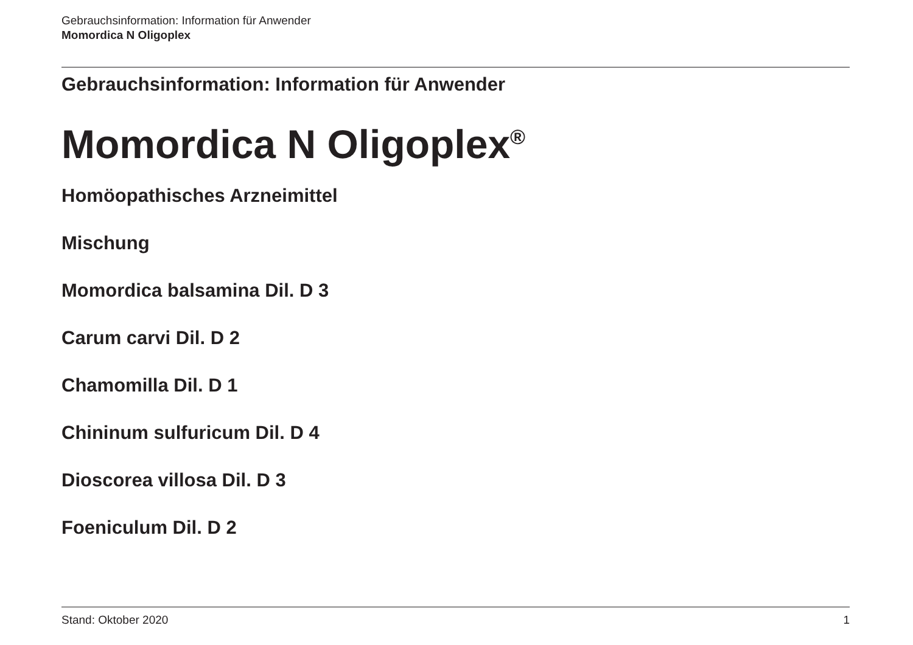Gebrauchsinformation: Information für Anwender
Momordica N Oligoplex
Gebrauchsinformation: Information für Anwender
Momordica N Oligoplex<sup>®</sup>
Homöopathisches Arzneimittel
Mischung
Momordica balsamina Dil. D 3
Carum carvi Dil. D 2
Chamomilla Dil. D 1
Chininum sulfuricum Dil. D 4
Dioscorea villosa Dil. D 3
Foeniculum Dil. D 2
Stand: Oktober 2020 1